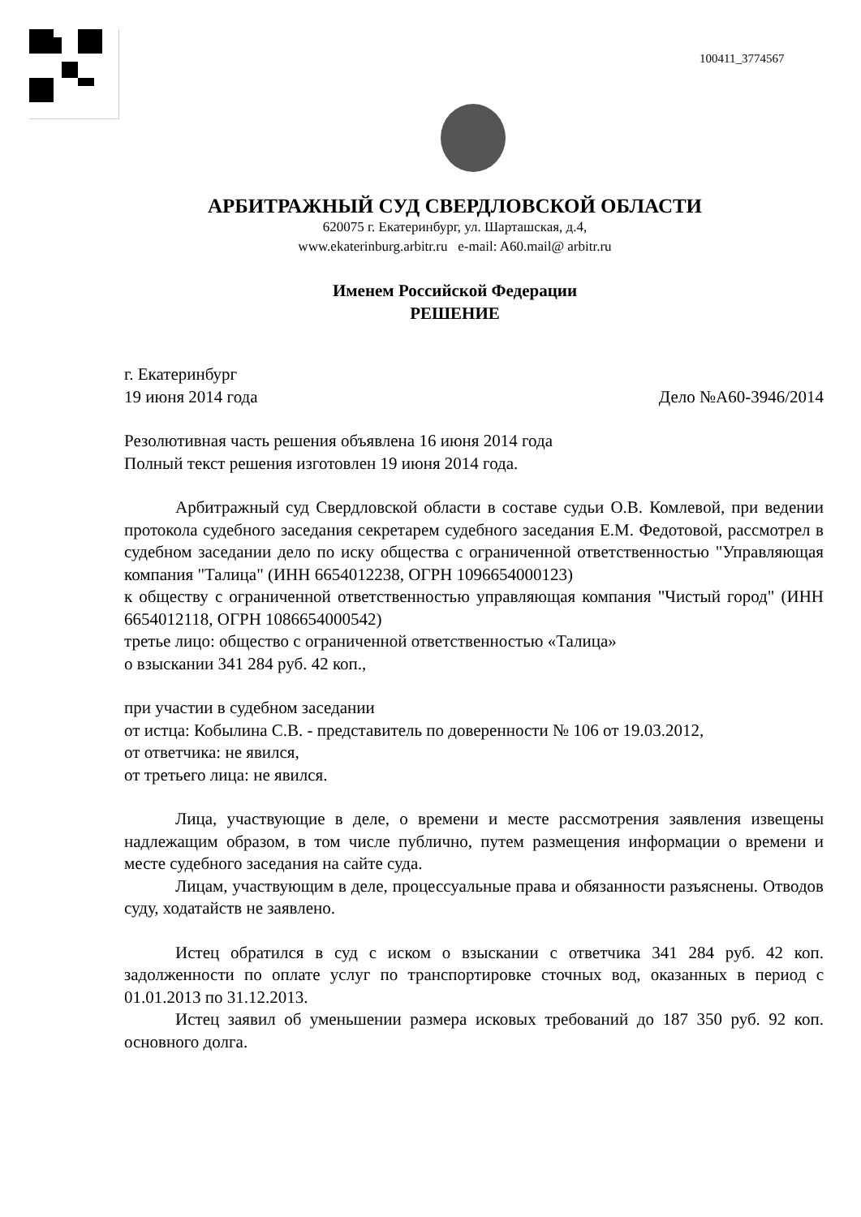100411_3774567
АРБИТРАЖНЫЙ СУД СВЕРДЛОВСКОЙ ОБЛАСТИ
620075 г. Екатеринбург, ул. Шарташская, д.4,
www.ekaterinburg.arbitr.ru e-mail: A60.mail@ arbitr.ru
Именем Российской Федерации
РЕШЕНИЕ
г. Екатеринбург
19 июня 2014 года Дело №А60-3946/2014
Резолютивная часть решения объявлена 16 июня 2014 года
Полный текст решения изготовлен 19 июня 2014 года.
Арбитражный суд Свердловской области в составе судьи О.В. Комлевой, при ведении протокола судебного заседания секретарем судебного заседания Е.М. Федотовой, рассмотрел в судебном заседании дело по иску общества с ограниченной ответственностью "Управляющая компания "Талица" (ИНН 6654012238, ОГРН 1096654000123)
к обществу с ограниченной ответственностью управляющая компания "Чистый город" (ИНН 6654012118, ОГРН 1086654000542)
третье лицо: общество с ограниченной ответственностью «Талица»
о взыскании 341 284 руб. 42 коп.,
при участии в судебном заседании
от истца: Кобылина С.В. - представитель по доверенности № 106 от 19.03.2012,
от ответчика: не явился,
от третьего лица: не явился.
Лица, участвующие в деле, о времени и месте рассмотрения заявления извещены надлежащим образом, в том числе публично, путем размещения информации о времени и месте судебного заседания на сайте суда.
Лицам, участвующим в деле, процессуальные права и обязанности разъяснены. Отводов суду, ходатайств не заявлено.
Истец обратился в суд с иском о взыскании с ответчика 341 284 руб. 42 коп. задолженности по оплате услуг по транспортировке сточных вод, оказанных в период с 01.01.2013 по 31.12.2013.
Истец заявил об уменьшении размера исковых требований до 187 350 руб. 92 коп. основного долга.